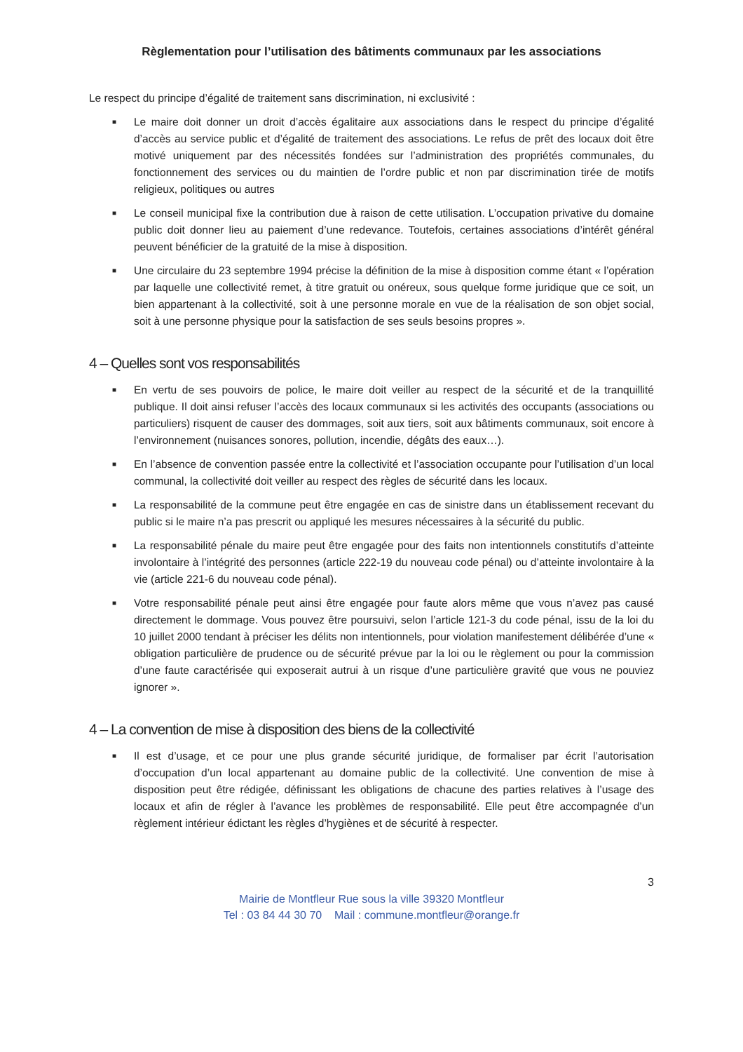Règlementation pour l’utilisation des bâtiments communaux par les associations
Le respect du principe d’égalité de traitement sans discrimination, ni exclusivité :
■ Le maire doit donner un droit d’accès égalitaire aux associations dans le respect du principe d’égalité d’accès au service public et d’égalité de traitement des associations. Le refus de prêt des locaux doit être motivé uniquement par des nécessités fondées sur l’administration des propriétés communales, du fonctionnement des services ou du maintien de l’ordre public et non par discrimination tirée de motifs religieux, politiques ou autres
■ Le conseil municipal fixe la contribution due à raison de cette utilisation. L’occupation privative du domaine public doit donner lieu au paiement d’une redevance. Toutefois, certaines associations d’intérêt général peuvent bénéficier de la gratuité de la mise à disposition.
■ Une circulaire du 23 septembre 1994 précise la définition de la mise à disposition comme étant « l’opération par laquelle une collectivité remet, à titre gratuit ou onéreux, sous quelque forme juridique que ce soit, un bien appartenant à la collectivité, soit à une personne morale en vue de la réalisation de son objet social, soit à une personne physique pour la satisfaction de ses seuls besoins propres ».
4 – Quelles sont vos responsabilités
■ En vertu de ses pouvoirs de police, le maire doit veiller au respect de la sécurité et de la tranquillité publique. Il doit ainsi refuser l’accès des locaux communaux si les activités des occupants (associations ou particuliers) risquent de causer des dommages, soit aux tiers, soit aux bâtiments communaux, soit encore à l’environnement (nuisances sonores, pollution, incendie, dégâts des eaux…).
■ En l’absence de convention passée entre la collectivité et l’association occupante pour l’utilisation d’un local communal, la collectivité doit veiller au respect des règles de sécurité dans les locaux.
■ La responsabilité de la commune peut être engagée en cas de sinistre dans un établissement recevant du public si le maire n’a pas prescrit ou appliqué les mesures nécessaires à la sécurité du public.
■ La responsabilité pénale du maire peut être engagée pour des faits non intentionnels constitutifs d’atteinte involontaire à l’intégrité des personnes (article 222-19 du nouveau code pénal) ou d’atteinte involontaire à la vie (article 221-6 du nouveau code pénal).
■ Votre responsabilité pénale peut ainsi être engagée pour faute alors même que vous n’avez pas causé directement le dommage. Vous pouvez être poursuivi, selon l’article 121-3 du code pénal, issu de la loi du 10 juillet 2000 tendant à préciser les délits non intentionnels, pour violation manifestement délibérée d’une « obligation particulière de prudence ou de sécurité prévue par la loi ou le règlement ou pour la commission d’une faute caractérisée qui exposerait autrui à un risque d’une particulière gravité que vous ne pouviez ignorer ».
4 – La convention de mise à disposition des biens de la collectivité
■ Il est d’usage, et ce pour une plus grande sécurité juridique, de formaliser par écrit l’autorisation d’occupation d’un local appartenant au domaine public de la collectivité. Une convention de mise à disposition peut être rédigée, définissant les obligations de chacune des parties relatives à l’usage des locaux et afin de régler à l’avance les problèmes de responsabilité. Elle peut être accompagnée d’un règlement intérieur édictant les règles d’hygiènes et de sécurité à respecter.
3
Mairie de Montfleur Rue sous la ville 39320 Montfleur
Tel : 03 84 44 30 70 Mail : commune.montfleur@orange.fr